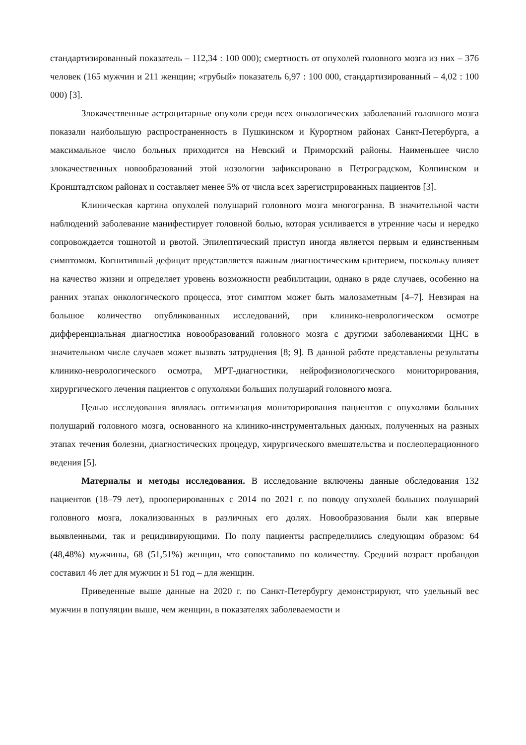стандартизированный показатель – 112,34 : 100 000); смертность от опухолей головного мозга из них – 376 человек (165 мужчин и 211 женщин; «грубый» показатель 6,97 : 100 000, стандартизированный – 4,02 : 100 000) [3].
Злокачественные астроцитарные опухоли среди всех онкологических заболеваний головного мозга показали наибольшую распространенность в Пушкинском и Курортном районах Санкт-Петербурга, а максимальное число больных приходится на Невский и Приморский районы. Наименьшее число злокачественных новообразований этой нозологии зафиксировано в Петроградском, Колпинском и Кронштадтском районах и составляет менее 5% от числа всех зарегистрированных пациентов [3].
Клиническая картина опухолей полушарий головного мозга многогранна. В значительной части наблюдений заболевание манифестирует головной болью, которая усиливается в утренние часы и нередко сопровождается тошнотой и рвотой. Эпилептический приступ иногда является первым и единственным симптомом. Когнитивный дефицит представляется важным диагностическим критерием, поскольку влияет на качество жизни и определяет уровень возможности реабилитации, однако в ряде случаев, особенно на ранних этапах онкологического процесса, этот симптом может быть малозаметным [4–7]. Невзирая на большое количество опубликованных исследований, при клинико-неврологическом осмотре дифференциальная диагностика новообразований головного мозга с другими заболеваниями ЦНС в значительном числе случаев может вызвать затруднения [8; 9]. В данной работе представлены результаты клинико-неврологического осмотра, МРТ-диагностики, нейрофизиологического мониторирования, хирургического лечения пациентов с опухолями больших полушарий головного мозга.
Целью исследования являлась оптимизация мониторирования пациентов с опухолями больших полушарий головного мозга, основанного на клинико-инструментальных данных, полученных на разных этапах течения болезни, диагностических процедур, хирургического вмешательства и послеоперационного ведения [5].
Материалы и методы исследования. В исследование включены данные обследования 132 пациентов (18–79 лет), прооперированных с 2014 по 2021 г. по поводу опухолей больших полушарий головного мозга, локализованных в различных его долях. Новообразования были как впервые выявленными, так и рецидивирующими. По полу пациенты распределились следующим образом: 64 (48,48%) мужчины, 68 (51,51%) женщин, что сопоставимо по количеству. Средний возраст пробандов составил 46 лет для мужчин и 51 год – для женщин.
Приведенные выше данные на 2020 г. по Санкт-Петербургу демонстрируют, что удельный вес мужчин в популяции выше, чем женщин, в показателях заболеваемости и